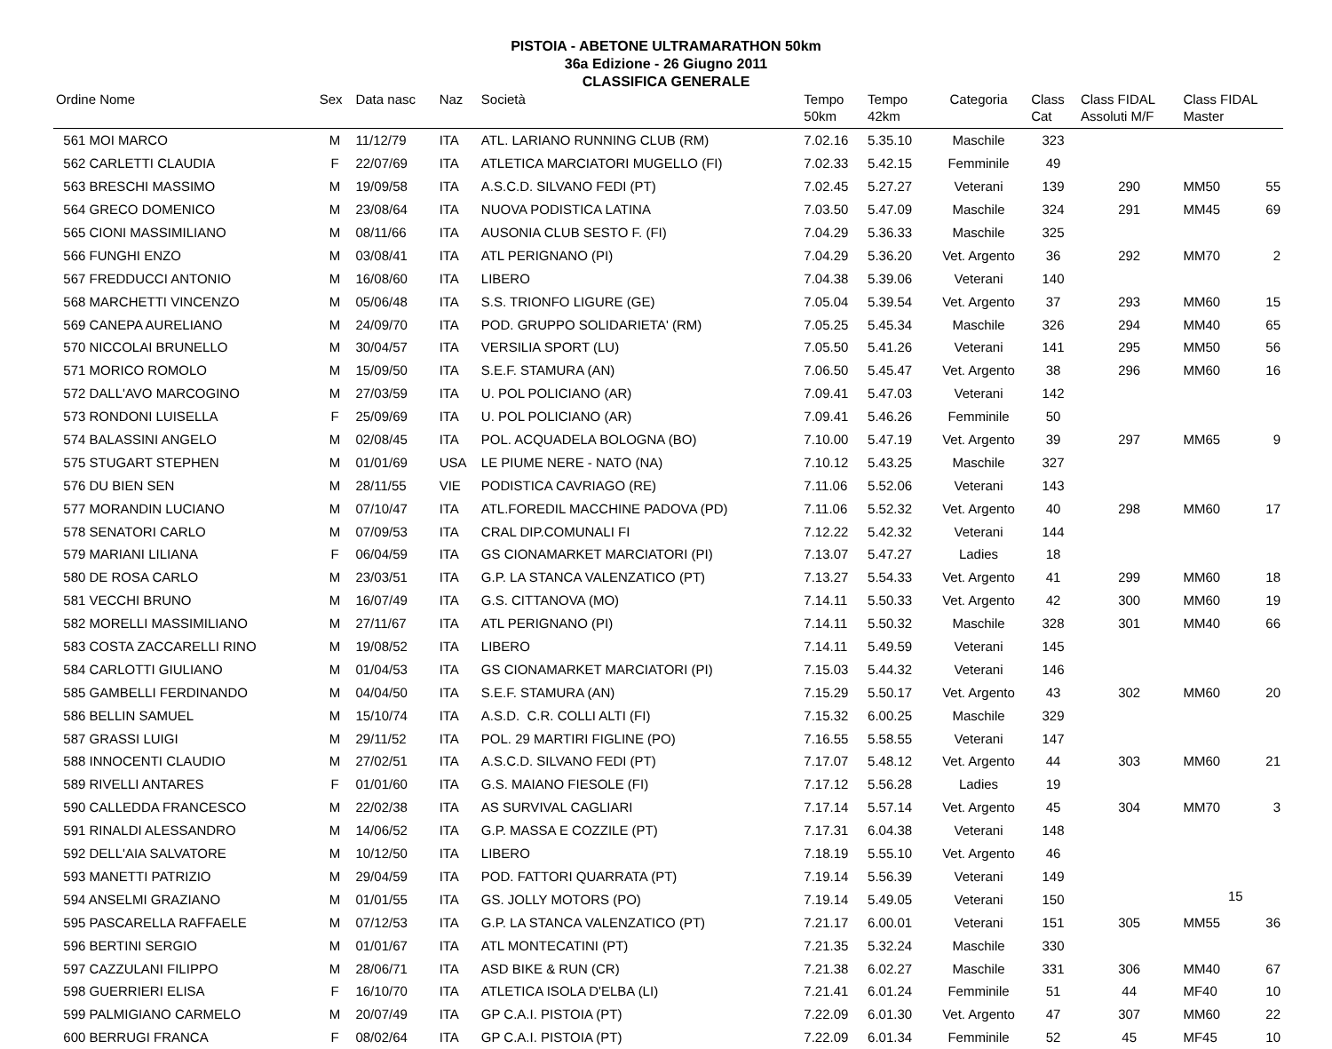PISTOIA - ABETONE ULTRAMARATHON 50km
36a Edizione - 26 Giugno 2011
CLASSIFICA GENERALE
| Ordine Nome | Sex | Data nasc | Naz | Società | Tempo 50km | Tempo 42km | Categoria | Class Cat | Class FIDAL Assoluti M/F | Class FIDAL Master | |
| --- | --- | --- | --- | --- | --- | --- | --- | --- | --- | --- | --- |
| 561 MOI MARCO | M | 11/12/79 | ITA | ATL. LARIANO RUNNING CLUB (RM) | 7.02.16 | 5.35.10 | Maschile | 323 | | | |
| 562 CARLETTI CLAUDIA | F | 22/07/69 | ITA | ATLETICA MARCIATORI MUGELLO (FI) | 7.02.33 | 5.42.15 | Femminile | 49 | | | |
| 563 BRESCHI MASSIMO | M | 19/09/58 | ITA | A.S.C.D. SILVANO FEDI (PT) | 7.02.45 | 5.27.27 | Veterani | 139 | 290 | MM50 | 55 |
| 564 GRECO DOMENICO | M | 23/08/64 | ITA | NUOVA PODISTICA LATINA | 7.03.50 | 5.47.09 | Maschile | 324 | 291 | MM45 | 69 |
| 565 CIONI MASSIMILIANO | M | 08/11/66 | ITA | AUSONIA CLUB SESTO F. (FI) | 7.04.29 | 5.36.33 | Maschile | 325 | | | |
| 566 FUNGHI ENZO | M | 03/08/41 | ITA | ATL PERIGNANO (PI) | 7.04.29 | 5.36.20 | Vet. Argento | 36 | 292 | MM70 | 2 |
| 567 FREDDUCCI ANTONIO | M | 16/08/60 | ITA | LIBERO | 7.04.38 | 5.39.06 | Veterani | 140 | | | |
| 568 MARCHETTI VINCENZO | M | 05/06/48 | ITA | S.S. TRIONFO LIGURE (GE) | 7.05.04 | 5.39.54 | Vet. Argento | 37 | 293 | MM60 | 15 |
| 569 CANEPA AURELIANO | M | 24/09/70 | ITA | POD. GRUPPO SOLIDARIETA' (RM) | 7.05.25 | 5.45.34 | Maschile | 326 | 294 | MM40 | 65 |
| 570 NICCOLAI BRUNELLO | M | 30/04/57 | ITA | VERSILIA SPORT (LU) | 7.05.50 | 5.41.26 | Veterani | 141 | 295 | MM50 | 56 |
| 571 MORICO ROMOLO | M | 15/09/50 | ITA | S.E.F. STAMURA (AN) | 7.06.50 | 5.45.47 | Vet. Argento | 38 | 296 | MM60 | 16 |
| 572 DALL'AVO MARCOGINO | M | 27/03/59 | ITA | U. POL POLICIANO (AR) | 7.09.41 | 5.47.03 | Veterani | 142 | | | |
| 573 RONDONI LUISELLA | F | 25/09/69 | ITA | U. POL POLICIANO (AR) | 7.09.41 | 5.46.26 | Femminile | 50 | | | |
| 574 BALASSINI ANGELO | M | 02/08/45 | ITA | POL. ACQUADELA BOLOGNA (BO) | 7.10.00 | 5.47.19 | Vet. Argento | 39 | 297 | MM65 | 9 |
| 575 STUGART STEPHEN | M | 01/01/69 | USA | LE PIUME NERE - NATO (NA) | 7.10.12 | 5.43.25 | Maschile | 327 | | | |
| 576 DU BIEN SEN | M | 28/11/55 | VIE | PODISTICA CAVRIAGO (RE) | 7.11.06 | 5.52.06 | Veterani | 143 | | | |
| 577 MORANDIN LUCIANO | M | 07/10/47 | ITA | ATL.FOREDIL MACCHINE PADOVA (PD) | 7.11.06 | 5.52.32 | Vet. Argento | 40 | 298 | MM60 | 17 |
| 578 SENATORI CARLO | M | 07/09/53 | ITA | CRAL DIP.COMUNALI FI | 7.12.22 | 5.42.32 | Veterani | 144 | | | |
| 579 MARIANI LILIANA | F | 06/04/59 | ITA | GS CIONAMARKET MARCIATORI (PI) | 7.13.07 | 5.47.27 | Ladies | 18 | | | |
| 580 DE ROSA CARLO | M | 23/03/51 | ITA | G.P. LA STANCA VALENZATICO (PT) | 7.13.27 | 5.54.33 | Vet. Argento | 41 | 299 | MM60 | 18 |
| 581 VECCHI BRUNO | M | 16/07/49 | ITA | G.S. CITTANOVA (MO) | 7.14.11 | 5.50.33 | Vet. Argento | 42 | 300 | MM60 | 19 |
| 582 MORELLI MASSIMILIANO | M | 27/11/67 | ITA | ATL PERIGNANO (PI) | 7.14.11 | 5.50.32 | Maschile | 328 | 301 | MM40 | 66 |
| 583 COSTA ZACCARELLI RINO | M | 19/08/52 | ITA | LIBERO | 7.14.11 | 5.49.59 | Veterani | 145 | | | |
| 584 CARLOTTI GIULIANO | M | 01/04/53 | ITA | GS CIONAMARKET MARCIATORI (PI) | 7.15.03 | 5.44.32 | Veterani | 146 | | | |
| 585 GAMBELLI FERDINANDO | M | 04/04/50 | ITA | S.E.F. STAMURA (AN) | 7.15.29 | 5.50.17 | Vet. Argento | 43 | 302 | MM60 | 20 |
| 586 BELLIN SAMUEL | M | 15/10/74 | ITA | A.S.D. C.R. COLLI ALTI (FI) | 7.15.32 | 6.00.25 | Maschile | 329 | | | |
| 587 GRASSI LUIGI | M | 29/11/52 | ITA | POL. 29 MARTIRI FIGLINE (PO) | 7.16.55 | 5.58.55 | Veterani | 147 | | | |
| 588 INNOCENTI CLAUDIO | M | 27/02/51 | ITA | A.S.C.D. SILVANO FEDI (PT) | 7.17.07 | 5.48.12 | Vet. Argento | 44 | 303 | MM60 | 21 |
| 589 RIVELLI ANTARES | F | 01/01/60 | ITA | G.S. MAIANO FIESOLE (FI) | 7.17.12 | 5.56.28 | Ladies | 19 | | | |
| 590 CALLEDDA FRANCESCO | M | 22/02/38 | ITA | AS SURVIVAL CAGLIARI | 7.17.14 | 5.57.14 | Vet. Argento | 45 | 304 | MM70 | 3 |
| 591 RINALDI ALESSANDRO | M | 14/06/52 | ITA | G.P. MASSA E COZZILE (PT) | 7.17.31 | 6.04.38 | Veterani | 148 | | | |
| 592 DELL'AIA SALVATORE | M | 10/12/50 | ITA | LIBERO | 7.18.19 | 5.55.10 | Vet. Argento | 46 | | | |
| 593 MANETTI PATRIZIO | M | 29/04/59 | ITA | POD. FATTORI QUARRATA (PT) | 7.19.14 | 5.56.39 | Veterani | 149 | | | |
| 594 ANSELMI GRAZIANO | M | 01/01/55 | ITA | GS. JOLLY MOTORS (PO) | 7.19.14 | 5.49.05 | Veterani | 150 | | | |
| 595 PASCARELLA RAFFAELE | M | 07/12/53 | ITA | G.P. LA STANCA VALENZATICO (PT) | 7.21.17 | 6.00.01 | Veterani | 151 | 305 | MM55 | 36 |
| 596 BERTINI SERGIO | M | 01/01/67 | ITA | ATL MONTECATINI (PT) | 7.21.35 | 5.32.24 | Maschile | 330 | | | |
| 597 CAZZULANI FILIPPO | M | 28/06/71 | ITA | ASD BIKE & RUN (CR) | 7.21.38 | 6.02.27 | Maschile | 331 | 306 | MM40 | 67 |
| 598 GUERRIERI ELISA | F | 16/10/70 | ITA | ATLETICA ISOLA D'ELBA (LI) | 7.21.41 | 6.01.24 | Femminile | 51 | 44 | MF40 | 10 |
| 599 PALMIGIANO CARMELO | M | 20/07/49 | ITA | GP C.A.I. PISTOIA (PT) | 7.22.09 | 6.01.30 | Vet. Argento | 47 | 307 | MM60 | 22 |
| 600 BERRUGI FRANCA | F | 08/02/64 | ITA | GP C.A.I. PISTOIA (PT) | 7.22.09 | 6.01.34 | Femminile | 52 | 45 | MF45 | 10 |
15